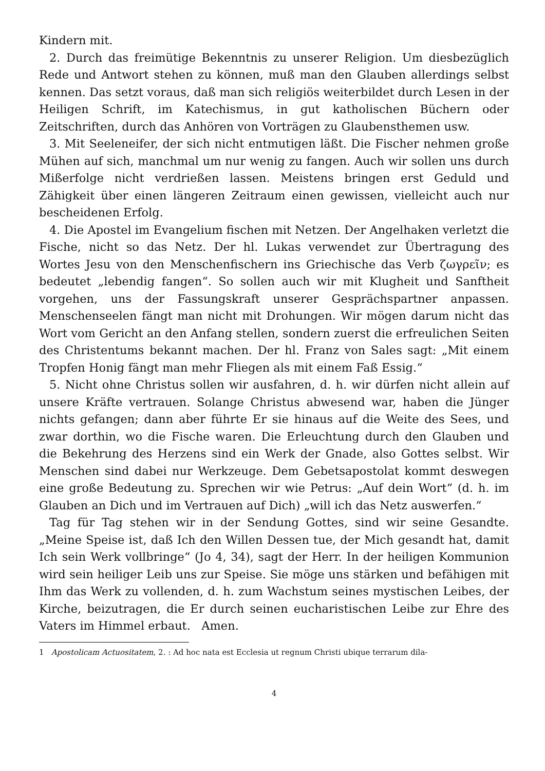Kindern mit.
2. Durch das freimütige Bekenntnis zu unserer Religion. Um diesbezüglich Rede und Antwort stehen zu können, muß man den Glauben allerdings selbst kennen. Das setzt voraus, daß man sich religiös weiterbildet durch Lesen in der Heiligen Schrift, im Katechismus, in gut katholischen Büchern oder Zeitschriften, durch das Anhören von Vorträgen zu Glaubensthemen usw.
3. Mit Seeleneifer, der sich nicht entmutigen läßt. Die Fischer nehmen große Mühen auf sich, manchmal um nur wenig zu fangen. Auch wir sollen uns durch Mißerfolge nicht verdrießen lassen. Meistens bringen erst Geduld und Zähigkeit über einen längeren Zeitraum einen gewissen, vielleicht auch nur bescheidenen Erfolg.
4. Die Apostel im Evangelium fischen mit Netzen. Der Angelhaken verletzt die Fische, nicht so das Netz. Der hl. Lukas verwendet zur Übertragung des Wortes Jesu von den Menschenfischern ins Griechische das Verb ζωγρεῖν; es bedeutet „lebendig fangen“. So sollen auch wir mit Klugheit und Sanftheit vorgehen, uns der Fassungskraft unserer Gesprächspartner anpassen. Menschenseelen fängt man nicht mit Drohungen. Wir mögen darum nicht das Wort vom Gericht an den Anfang stellen, sondern zuerst die erfreulichen Seiten des Christentums bekannt machen. Der hl. Franz von Sales sagt: „Mit einem Tropfen Honig fängt man mehr Fliegen als mit einem Faß Essig.“
5. Nicht ohne Christus sollen wir ausfahren, d. h. wir dürfen nicht allein auf unsere Kräfte vertrauen. Solange Christus abwesend war, haben die Jünger nichts gefangen; dann aber führte Er sie hinaus auf die Weite des Sees, und zwar dorthin, wo die Fische waren. Die Erleuchtung durch den Glauben und die Bekehrung des Herzens sind ein Werk der Gnade, also Gottes selbst. Wir Menschen sind dabei nur Werkzeuge. Dem Gebetsapostolat kommt deswegen eine große Bedeutung zu. Sprechen wir wie Petrus: „Auf dein Wort“ (d. h. im Glauben an Dich und im Vertrauen auf Dich) „will ich das Netz auswerfen.“
Tag für Tag stehen wir in der Sendung Gottes, sind wir seine Gesandte. „Meine Speise ist, daß Ich den Willen Dessen tue, der Mich gesandt hat, damit Ich sein Werk vollbringe“ (Jo 4, 34), sagt der Herr. In der heiligen Kommunion wird sein heiliger Leib uns zur Speise. Sie möge uns stärken und befähigen mit Ihm das Werk zu vollenden, d. h. zum Wachstum seines mystischen Leibes, der Kirche, beizutragen, die Er durch seinen eucharistischen Leibe zur Ehre des Vaters im Himmel erbaut. Amen.
1 Apostolicam Actuositatem, 2. : Ad hoc nata est Ecclesia ut regnum Christi ubique terrarum dila-
4